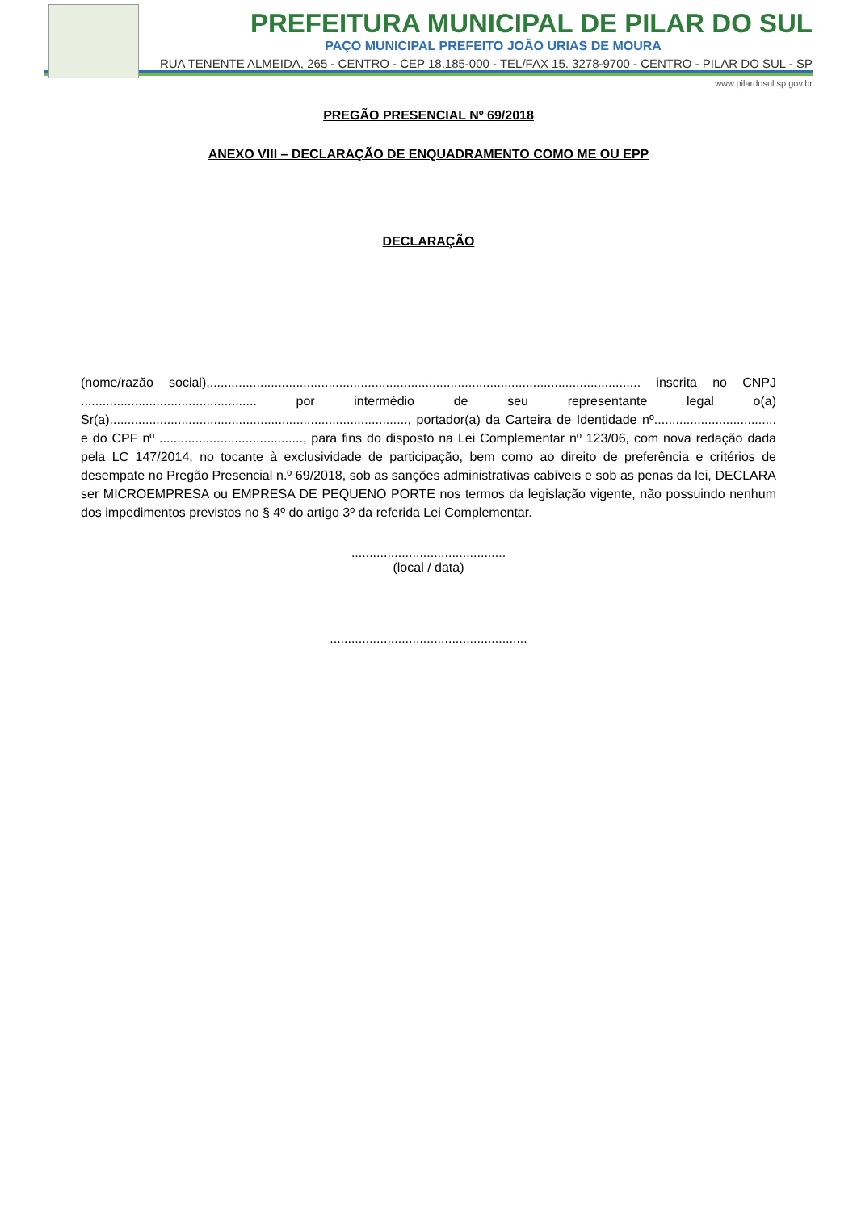PREFEITURA MUNICIPAL DE PILAR DO SUL
PAÇO MUNICIPAL PREFEITO JOÃO URIAS DE MOURA
RUA TENENTE ALMEIDA, 265 - CENTRO - CEP 18.185-000 - TEL/FAX 15. 3278-9700 - CENTRO - PILAR DO SUL - SP
www.pilardosul.sp.gov.br
PREGÃO PRESENCIAL Nº 69/2018
ANEXO VIII – DECLARAÇÃO DE ENQUADRAMENTO COMO ME OU EPP
DECLARAÇÃO
(nome/razão social),........................................................................................................................ inscrita no CNPJ ................................................. por intermédio de seu representante legal o(a) Sr(a)..................................................................................., portador(a) da Carteira de Identidade nº.................................. e do CPF nº ........................................, para fins do disposto na Lei Complementar nº 123/06, com nova redação dada pela LC 147/2014, no tocante à exclusividade de participação, bem como ao direito de preferência e critérios de desempate no Pregão Presencial n.º 69/2018, sob as sanções administrativas cabíveis e sob as penas da lei, DECLARA ser MICROEMPRESA ou EMPRESA DE PEQUENO PORTE nos termos da legislação vigente, não possuindo nenhum dos impedimentos previstos no § 4º do artigo 3º da referida Lei Complementar.
...........................................
(local / data)
.......................................................